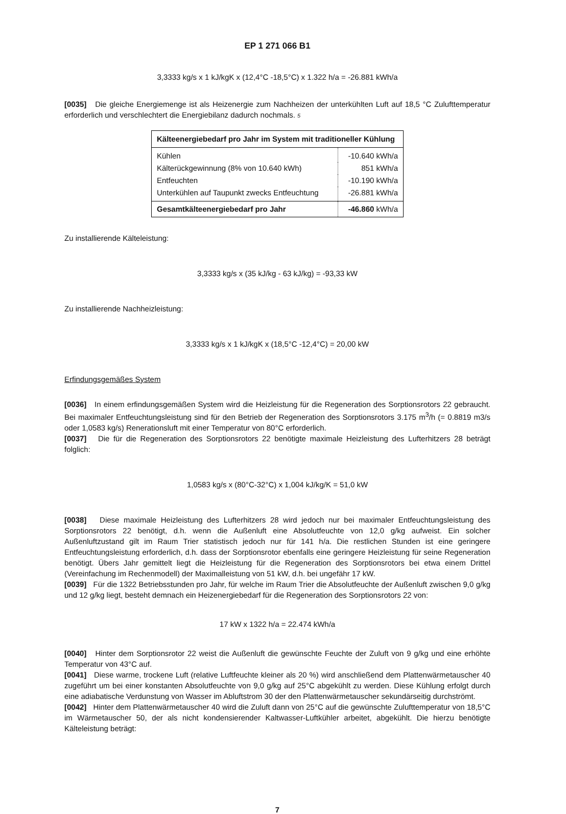EP 1 271 066 B1
3,3333 kg/s x 1 kJ/kgK x (12,4°C -18,5°C) x 1.322 h/a = -26.881 kWh/a
[0035] Die gleiche Energiemenge ist als Heizenergie zum Nachheizen der unterkühlten Luft auf 18,5 °C Zulufttemperatur erforderlich und verschlechtert die Energiebilanz dadurch nochmals. 5
| Kälteenergiebedarf pro Jahr im System mit traditioneller Kühlung | |
| --- | --- |
| Kühlen | -10.640 kWh/a |
| Kälterückgewinnung (8% von 10.640 kWh) | 851 kWh/a |
| Entfeuchten | -10.190 kWh/a |
| Unterkühlen auf Taupunkt zwecks Entfeuchtung | -26.881 kWh/a |
| Gesamtkälteenergiebedarf pro Jahr | -46.860 kWh/a |
Zu installierende Kälteleistung:
3,3333 kg/s x (35 kJ/kg - 63 kJ/kg) = -93,33 kW
Zu installierende Nachheizleistung:
3,3333 kg/s x 1 kJ/kgK x (18,5°C -12,4°C) = 20,00 kW
Erfindungsgemäßes System
[0036] In einem erfindungsgemäßen System wird die Heizleistung für die Regeneration des Sorptionsrotors 22 gebraucht. Bei maximaler Entfeuchtungsleistung sind für den Betrieb der Regeneration des Sorptionsrotors 3.175 m<sup>3</sup>/h (= 0.8819 m3/s oder 1,0583 kg/s) Renerationsluft mit einer Temperatur von 80°C erforderlich.
[0037] Die für die Regeneration des Sorptionsrotors 22 benötigte maximale Heizleistung des Lufterhitzers 28 beträgt folglich:
1,0583 kg/s x (80°C-32°C) x 1,004 kJ/kg/K = 51,0 kW
[0038] Diese maximale Heizleistung des Lufterhitzers 28 wird jedoch nur bei maximaler Entfeuchtungsleistung des Sorptionsrotors 22 benötigt, d.h. wenn die Außenluft eine Absolutfeuchte von 12,0 g/kg aufweist. Ein solcher Außenluftzustand gilt im Raum Trier statistisch jedoch nur für 141 h/a. Die restlichen Stunden ist eine geringere Entfeuchtungsleistung erforderlich, d.h. dass der Sorptionsrotor ebenfalls eine geringere Heizleistung für seine Regeneration benötigt. Übers Jahr gemittelt liegt die Heizleistung für die Regeneration des Sorptionsrotors bei etwa einem Drittel (Vereinfachung im Rechenmodell) der Maximalleistung von 51 kW, d.h. bei ungefähr 17 kW.
[0039] Für die 1322 Betriebsstunden pro Jahr, für welche im Raum Trier die Absolutfeuchte der Außenluft zwischen 9,0 g/kg und 12 g/kg liegt, besteht demnach ein Heizenergiebedarf für die Regeneration des Sorptionsrotors 22 von:
17 kW x 1322 h/a = 22.474 kWh/a
[0040] Hinter dem Sorptionsrotor 22 weist die Außenluft die gewünschte Feuchte der Zuluft von 9 g/kg und eine erhöhte Temperatur von 43°C auf.
[0041] Diese warme, trockene Luft (relative Luftfeuchte kleiner als 20 %) wird anschließend dem Plattenwärmetauscher 40 zugeführt um bei einer konstanten Absolutfeuchte von 9,0 g/kg auf 25°C abgekühlt zu werden. Diese Kühlung erfolgt durch eine adiabatische Verdunstung von Wasser im Abluftstrom 30 der den Plattenwärmetauscher sekundärseitig durchströmt.
[0042] Hinter dem Plattenwärmetauscher 40 wird die Zuluft dann von 25°C auf die gewünschte Zulufttemperatur von 18,5°C im Wärmetauscher 50, der als nicht kondensierender Kaltwasser-Luftkühler arbeitet, abgekühlt. Die hierzu benötigte Kälteleistung beträgt:
7